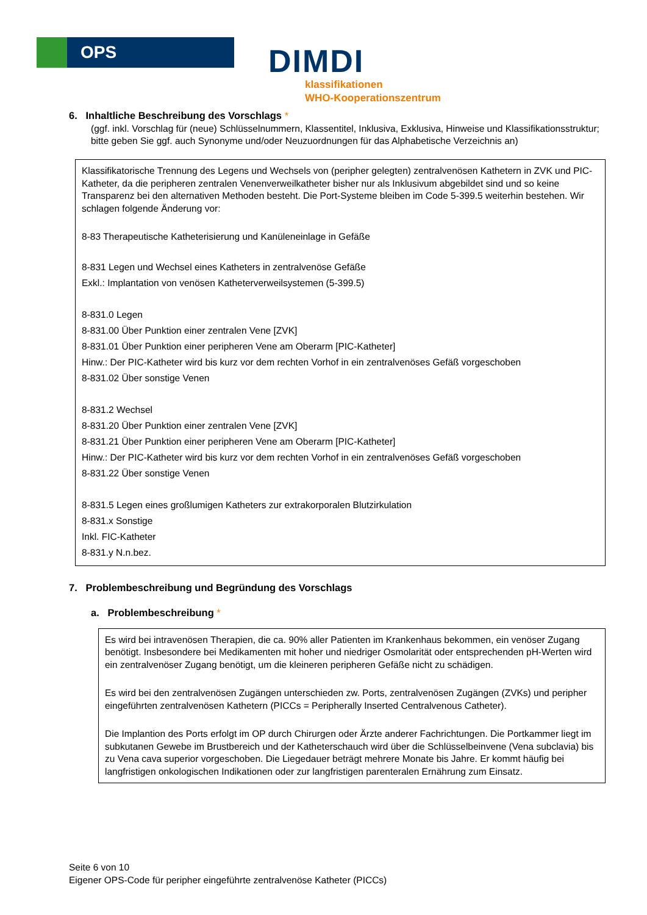OPS
DIMDI
klassifikationen
WHO-Kooperationszentrum
6. Inhaltliche Beschreibung des Vorschlags *
(ggf. inkl. Vorschlag für (neue) Schlüsselnummern, Klassentitel, Inklusiva, Exklusiva, Hinweise und Klassifikationsstruktur; bitte geben Sie ggf. auch Synonyme und/oder Neuzuordnungen für das Alphabetische Verzeichnis an)
Klassifikatorische Trennung des Legens und Wechsels von (peripher gelegten) zentralvenösen Kathetern in ZVK und PIC-Katheter, da die peripheren zentralen Venenverweilkatheter bisher nur als Inklusivum abgebildet sind und so keine Transparenz bei den alternativen Methoden besteht. Die Port-Systeme bleiben im Code 5-399.5 weiterhin bestehen. Wir schlagen folgende Änderung vor:
8-83 Therapeutische Katheterisierung und Kanüleneinlage in Gefäße
8-831 Legen und Wechsel eines Katheters in zentralvenöse Gefäße
Exkl.: Implantation von venösen Katheterverweilsystemen (5-399.5)
8-831.0 Legen
8-831.00 Über Punktion einer zentralen Vene [ZVK]
8-831.01 Über Punktion einer peripheren Vene am Oberarm [PIC-Katheter]
Hinw.: Der PIC-Katheter wird bis kurz vor dem rechten Vorhof in ein zentralvenöses Gefäß vorgeschoben
8-831.02 Über sonstige Venen
8-831.2 Wechsel
8-831.20 Über Punktion einer zentralen Vene [ZVK]
8-831.21 Über Punktion einer peripheren Vene am Oberarm [PIC-Katheter]
Hinw.: Der PIC-Katheter wird bis kurz vor dem rechten Vorhof in ein zentralvenöses Gefäß vorgeschoben
8-831.22 Über sonstige Venen
8-831.5 Legen eines großlumigen Katheters zur extrakorporalen Blutzirkulation
8-831.x Sonstige
Inkl. FIC-Katheter
8-831.y N.n.bez.
7. Problembeschreibung und Begründung des Vorschlags
a. Problembeschreibung *
Es wird bei intravenösen Therapien, die ca. 90% aller Patienten im Krankenhaus bekommen, ein venöser Zugang benötigt. Insbesondere bei Medikamenten mit hoher und niedriger Osmolarität oder entsprechenden pH-Werten wird ein zentralvenöser Zugang benötigt, um die kleineren peripheren Gefäße nicht zu schädigen.
Es wird bei den zentralvenösen Zugängen unterschieden zw. Ports, zentralvenösen Zugängen (ZVKs) und peripher eingeführten zentralvenösen Kathetern (PICCs = Peripherally Inserted Centralvenous Catheter).
Die Implantion des Ports erfolgt im OP durch Chirurgen oder Ärzte anderer Fachrichtungen. Die Portkammer liegt im subkutanen Gewebe im Brustbereich und der Katheterschauch wird über die Schlüsselbeinvene (Vena subclavia) bis zu Vena cava superior vorgeschoben. Die Liegedauer beträgt mehrere Monate bis Jahre. Er kommt häufig bei langfristigen onkologischen Indikationen oder zur langfristigen parenteralen Ernährung zum Einsatz.
Seite 6 von 10
Eigener OPS-Code für peripher eingeführte zentralvenöse Katheter (PICCs)